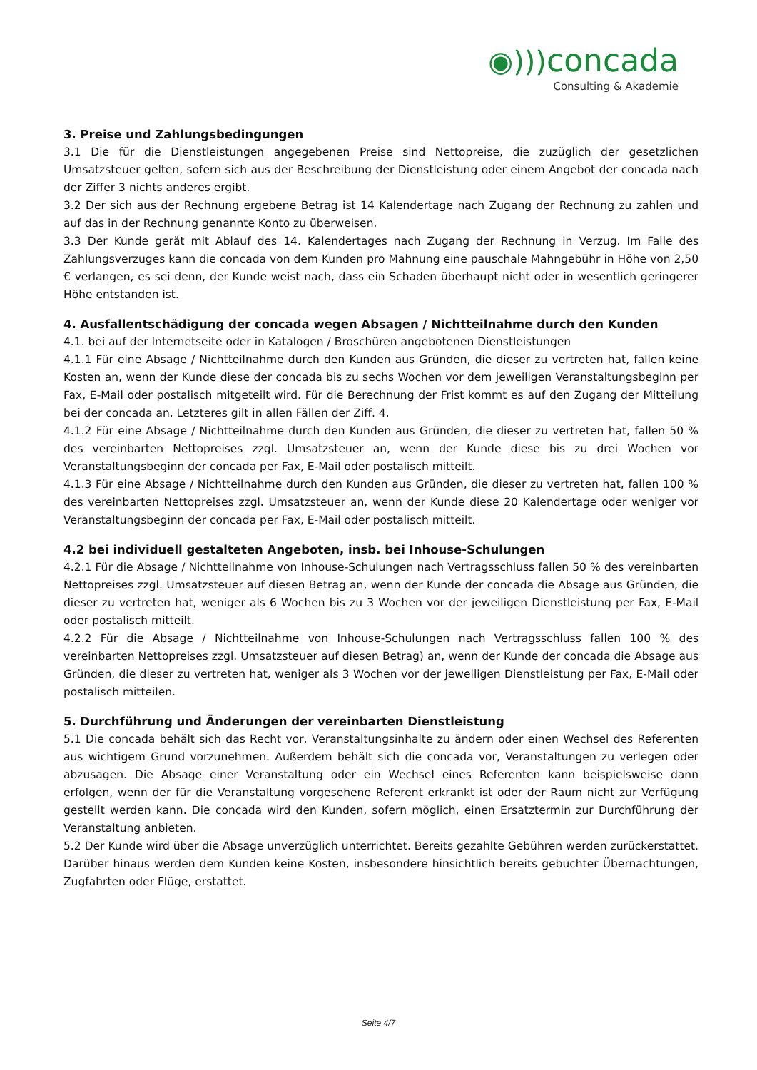◉))) concada
Consulting & Akademie
3. Preise und Zahlungsbedingungen
3.1 Die für die Dienstleistungen angegebenen Preise sind Nettopreise, die zuzüglich der gesetzlichen Umsatzsteuer gelten, sofern sich aus der Beschreibung der Dienstleistung oder einem Angebot der concada nach der Ziffer 3 nichts anderes ergibt.
3.2 Der sich aus der Rechnung ergebene Betrag ist 14 Kalendertage nach Zugang der Rechnung zu zahlen und auf das in der Rechnung genannte Konto zu überweisen.
3.3 Der Kunde gerät mit Ablauf des 14. Kalendertages nach Zugang der Rechnung in Verzug. Im Falle des Zahlungsverzuges kann die concada von dem Kunden pro Mahnung eine pauschale Mahngebühr in Höhe von 2,50 € verlangen, es sei denn, der Kunde weist nach, dass ein Schaden überhaupt nicht oder in wesentlich geringerer Höhe entstanden ist.
4. Ausfallentschädigung der concada wegen Absagen / Nichtteilnahme durch den Kunden
4.1. bei auf der Internetseite oder in Katalogen / Broschüren angebotenen Dienstleistungen
4.1.1 Für eine Absage / Nichtteilnahme durch den Kunden aus Gründen, die dieser zu vertreten hat, fallen keine Kosten an, wenn der Kunde diese der concada bis zu sechs Wochen vor dem jeweiligen Veranstaltungsbeginn per Fax, E-Mail oder postalisch mitgeteilt wird. Für die Berechnung der Frist kommt es auf den Zugang der Mitteilung bei der concada an. Letzteres gilt in allen Fällen der Ziff. 4.
4.1.2 Für eine Absage / Nichtteilnahme durch den Kunden aus Gründen, die dieser zu vertreten hat, fallen 50 % des vereinbarten Nettopreises zzgl. Umsatzsteuer an, wenn der Kunde diese bis zu drei Wochen vor Veranstaltungsbeginn der concada per Fax, E-Mail oder postalisch mitteilt.
4.1.3 Für eine Absage / Nichtteilnahme durch den Kunden aus Gründen, die dieser zu vertreten hat, fallen 100 % des vereinbarten Nettopreises zzgl. Umsatzsteuer an, wenn der Kunde diese 20 Kalendertage oder weniger vor Veranstaltungsbeginn der concada per Fax, E-Mail oder postalisch mitteilt.
4.2 bei individuell gestalteten Angeboten, insb. bei Inhouse-Schulungen
4.2.1 Für die Absage / Nichtteilnahme von Inhouse-Schulungen nach Vertragsschluss fallen 50 % des vereinbarten Nettopreises zzgl. Umsatzsteuer auf diesen Betrag an, wenn der Kunde der concada die Absage aus Gründen, die dieser zu vertreten hat, weniger als 6 Wochen bis zu 3 Wochen vor der jeweiligen Dienstleistung per Fax, E-Mail oder postalisch mitteilt.
4.2.2 Für die Absage / Nichtteilnahme von Inhouse-Schulungen nach Vertragsschluss fallen 100 % des vereinbarten Nettopreises zzgl. Umsatzsteuer auf diesen Betrag) an, wenn der Kunde der concada die Absage aus Gründen, die dieser zu vertreten hat, weniger als 3 Wochen vor der jeweiligen Dienstleistung per Fax, E-Mail oder postalisch mitteilen.
5. Durchführung und Änderungen der vereinbarten Dienstleistung
5.1 Die concada behält sich das Recht vor, Veranstaltungsinhalte zu ändern oder einen Wechsel des Referenten aus wichtigem Grund vorzunehmen. Außerdem behält sich die concada vor, Veranstaltungen zu verlegen oder abzusagen. Die Absage einer Veranstaltung oder ein Wechsel eines Referenten kann beispielsweise dann erfolgen, wenn der für die Veranstaltung vorgesehene Referent erkrankt ist oder der Raum nicht zur Verfügung gestellt werden kann. Die concada wird den Kunden, sofern möglich, einen Ersatztermin zur Durchführung der Veranstaltung anbieten.
5.2 Der Kunde wird über die Absage unverzüglich unterrichtet. Bereits gezahlte Gebühren werden zurückerstattet. Darüber hinaus werden dem Kunden keine Kosten, insbesondere hinsichtlich bereits gebuchter Übernachtungen, Zugfahrten oder Flüge, erstattet.
Seite 4/7